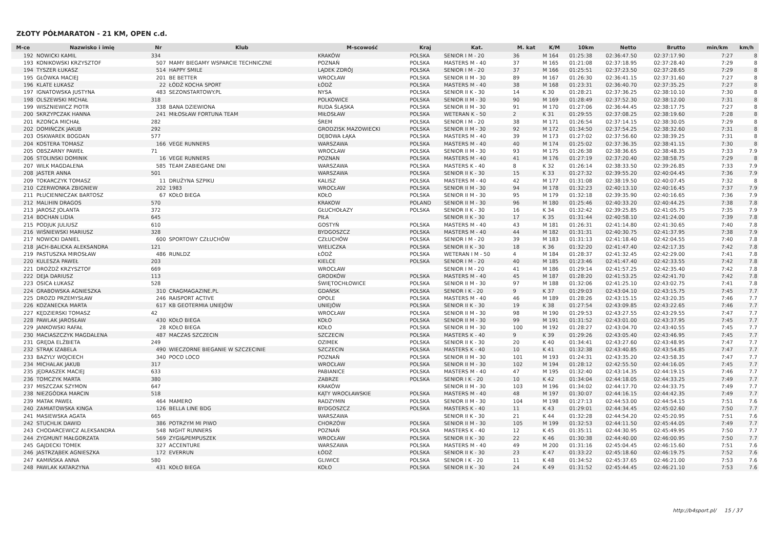ZŁOTY PÓŁMARATON - 21 KM, OPEN c.d.
| M-ce | Nazwisko i imię | Nr | Klub | M-scowość | Kraj | Kat. | M. kat | K/M | 10km | Netto | Brutto | min/km | km/h |
| --- | --- | --- | --- | --- | --- | --- | --- | --- | --- | --- | --- | --- | --- |
| 192 | NOWICKI KAMIL | 334 | | KRAKÓW | POLSKA | SENIOR I M - 20 | 36 | M 164 | 01:25:38 | 02:36:47.50 | 02:37:17.90 | 7:27 | 8 |
| 193 | KONIKOWSKI KRZYSZTOF | 507 | MAMY BIEGAMY WSPARCIE TECHNICZNE | POZNAŃ | POLSKA | MASTERS M - 40 | 37 | M 165 | 01:21:08 | 02:37:18.95 | 02:37:28.40 | 7:29 | 8 |
| 194 | TYSZER ŁUKASZ | 514 | HAPPY SMILE | LĄDEK ZDRÓJ | POLSKA | SENIOR I M - 20 | 37 | M 166 | 01:25:51 | 02:37:23.50 | 02:37:28.65 | 7:29 | 8 |
| 195 | GŁÓWKA MACIEJ | 201 | BE BETTER | WROCŁAW | POLSKA | SENIOR II M - 30 | 89 | M 167 | 01:26:30 | 02:36:41.15 | 02:37:31.60 | 7:27 | 8 |
| 196 | KLATE ŁUKASZ | 22 | ŁÓDŹ KOCHA SPORT | ŁÓDŹ | POLSKA | MASTERS M - 40 | 38 | M 168 | 01:23:31 | 02:36:40.70 | 02:37:35.25 | 7:27 | 8 |
| 197 | IGNATOWSKA JUSTYNA | 483 | SEZONSTARTOWY.PL | NYSA | POLSKA | SENIOR II K - 30 | 14 | K 30 | 01:28:21 | 02:37:36.25 | 02:38:10.10 | 7:30 | 8 |
| 198 | OLSZEWSKI MICHAŁ | 318 | | POLKOWICE | POLSKA | SENIOR II M - 30 | 90 | M 169 | 01:28:49 | 02:37:52.30 | 02:38:12.00 | 7:31 | 8 |
| 199 | WISZNIEWICZ PIOTR | 338 | BANA DZIEWIONA | RUDA ŚLĄSKA | POLSKA | SENIOR II M - 30 | 91 | M 170 | 01:27:06 | 02:36:44.45 | 02:38:17.75 | 7:27 | 8 |
| 200 | SKRZYPCZAK HANNA | 241 | MIŁOSŁAW FORTUNA TEAM | MIŁOSŁAW | POLSKA | WETERAN K - 50 | 2 | K 31 | 01:29:55 | 02:37:08.25 | 02:38:19.60 | 7:28 | 8 |
| 201 | RZOŃCA MICHAŁ | 282 | | ŚREM | POLSKA | SENIOR I M - 20 | 38 | M 171 | 01:26:54 | 02:37:14.15 | 02:38:30.05 | 7:29 | 8 |
| 202 | DOMIŃCZK JAKUB | 292 | | GRODZISK MAZOWIECKI | POLSKA | SENIOR II M - 30 | 92 | M 172 | 01:34:50 | 02:37:54.25 | 02:38:32.60 | 7:31 | 8 |
| 203 | OSKWAREK BOGDAN | 577 | | DĘBOWA ŁĄKA | POLSKA | MASTERS M - 40 | 39 | M 173 | 01:27:02 | 02:37:56.60 | 02:38:39.25 | 7:31 | 8 |
| 204 | KOSTERA TOMASZ | 166 | VEGE RUNNERS | WARSZAWA | POLSKA | MASTERS M - 40 | 40 | M 174 | 01:25:02 | 02:37:36.35 | 02:38:41.15 | 7:30 | 8 |
| 205 | OBSZARNY PAWEŁ | 71 | | WROCŁAW | POLSKA | SENIOR II M - 30 | 93 | M 175 | 01:26:38 | 02:38:36.65 | 02:38:48.35 | 7:33 | 7.9 |
| 206 | STOLINSKI DOMINIK | 16 | VEGE RUNNERS | POZNAN | POLSKA | MASTERS M - 40 | 41 | M 176 | 01:27:19 | 02:37:20.40 | 02:38:58.75 | 7:29 | 8 |
| 207 | WILK MAGDALENA | 585 | TEAM ZABIEGANE DNI | WARSZAWA | POLSKA | MASTERS K - 40 | 8 | K 32 | 01:26:14 | 02:38:33.50 | 02:39:26.85 | 7:33 | 7.9 |
| 208 | JASTER ANNA | 501 | | WARSZAWA | POLSKA | SENIOR II K - 30 | 15 | K 33 | 01:27:32 | 02:39:55.20 | 02:40:04.45 | 7:36 | 7.9 |
| 209 | TOKARCZYK TOMASZ | 11 | DRUŻYNA SZPIKU | KALISZ | POLSKA | MASTERS M - 40 | 42 | M 177 | 01:31:08 | 02:38:19.50 | 02:40:07.45 | 7:32 | 8 |
| 210 | CZERWONKA ZBIGNIEW | 202 | 1983 | WROCŁAW | POLSKA | SENIOR II M - 30 | 94 | M 178 | 01:32:23 | 02:40:13.10 | 02:40:16.45 | 7:37 | 7.9 |
| 211 | PŁUCIENNICZAK BARTOSZ | 67 | KOŁO BIEGA | KOŁO | POLSKA | SENIOR II M - 30 | 95 | M 179 | 01:32:18 | 02:39:35.90 | 02:40:16.65 | 7:36 | 7.9 |
| 212 | MALIHIN DRAGOS | 570 | | KRAKOW | POLAND | SENIOR II M - 30 | 96 | M 180 | 01:25:46 | 02:40:33.20 | 02:40:44.25 | 7:38 | 7.8 |
| 213 | JAROSZ JOLANTA | 372 | | GŁUCHOŁAZY | POLSKA | SENIOR II K - 30 | 16 | K 34 | 01:32:42 | 02:39:25.85 | 02:41:05.75 | 7:35 | 7.9 |
| 214 | BOCHAN LIDIA | 645 | | PIŁA | | SENIOR II K - 30 | 17 | K 35 | 01:31:44 | 02:40:58.10 | 02:41:24.00 | 7:39 | 7.8 |
| 215 | PODJUK JULIUSZ | 610 | | GOSTYŃ | POLSKA | MASTERS M - 40 | 43 | M 181 | 01:26:31 | 02:41:14.80 | 02:41:30.65 | 7:40 | 7.8 |
| 216 | WIŚNIEWSKI MARIUSZ | 328 | | BYDGOSZCZ | POLSKA | MASTERS M - 40 | 44 | M 182 | 01:31:31 | 02:40:30.75 | 02:41:37.95 | 7:38 | 7.9 |
| 217 | NOWICKI DANIEL | 600 | SPORTOWY CZŁUCHÓW | CZŁUCHÓW | POLSKA | SENIOR I M - 20 | 39 | M 183 | 01:31:13 | 02:41:18.40 | 02:42:04.55 | 7:40 | 7.8 |
| 218 | JACH-BALICKA ALEKSANDRA | 121 | | WIELICZKA | POLSKA | SENIOR II K - 30 | 18 | K 36 | 01:32:20 | 02:41:47.40 | 02:42:17.35 | 7:42 | 7.8 |
| 219 | PASTUSZKA MIROSŁAW | 486 | RUNLDZ | ŁÓDŹ | POLSKA | WETERAN I M - 50 | 4 | M 184 | 01:28:37 | 02:41:32.45 | 02:42:29.00 | 7:41 | 7.8 |
| 220 | KULESZA PAWEŁ | 203 | | KIELCE | POLSKA | SENIOR I M - 20 | 40 | M 185 | 01:23:46 | 02:41:47.40 | 02:42:33.55 | 7:42 | 7.8 |
| 221 | DROŻDŻ KRZYSZTOF | 669 | | WROCŁAW | | SENIOR I M - 20 | 41 | M 186 | 01:29:14 | 02:41:57.25 | 02:42:35.40 | 7:42 | 7.8 |
| 222 | DEJA DARIUSZ | 113 | | GRODKÓW | POLSKA | MASTERS M - 40 | 45 | M 187 | 01:28:20 | 02:41:53.25 | 02:42:41.70 | 7:42 | 7.8 |
| 223 | OSICA ŁUKASZ | 528 | | ŚWIĘTOCHŁOWICE | POLSKA | SENIOR II M - 30 | 97 | M 188 | 01:32:06 | 02:41:25.10 | 02:43:02.75 | 7:41 | 7.8 |
| 224 | GRABOWSKA AGNIESZKA | 310 | CRAGMAGAZINE.PL | GDAŃSK | POLSKA | SENIOR I K - 20 | 9 | K 37 | 01:29:03 | 02:43:04.10 | 02:43:15.75 | 7:45 | 7.7 |
| 225 | DROZD PRZEMYSŁAW | 246 | RAISPORT ACTIVE | OPOLE | POLSKA | MASTERS M - 40 | 46 | M 189 | 01:28:26 | 02:43:15.15 | 02:43:20.35 | 7:46 | 7.7 |
| 226 | KOZANECKA MARTA | 617 | KB GEOTERMIA UNIEJÓW | UNIEJÓW | POLSKA | SENIOR II K - 30 | 19 | K 38 | 01:27:54 | 02:43:09.85 | 02:43:22.65 | 7:46 | 7.7 |
| 227 | KĘDZIERSKI TOMASZ | 42 | | WROCŁAW | POLSKA | SENIOR II M - 30 | 98 | M 190 | 01:29:53 | 02:43:27.55 | 02:43:29.55 | 7:47 | 7.7 |
| 228 | PAWLAK JAROSŁAW | 430 | KOŁO BIEGA | KOŁO | POLSKA | SENIOR II M - 30 | 99 | M 191 | 01:31:52 | 02:43:01.00 | 02:43:37.95 | 7:45 | 7.7 |
| 229 | JANKOWSKI RAFAŁ | 28 | KOŁO BIEGA | KOŁO | POLSKA | SENIOR II M - 30 | 100 | M 192 | 01:28:27 | 02:43:04.70 | 02:43:40.55 | 7:45 | 7.7 |
| 230 | MACIASZCZYK MAGDALENA | 487 | MACZAS SZCZECIN | SZCZECIN | POLSKA | MASTERS K - 40 | 9 | K 39 | 01:29:26 | 02:43:05.40 | 02:43:46.95 | 7:45 | 7.7 |
| 231 | GRĘDA ELŻBIETA | 249 | | OZIMEK | POLSKA | SENIOR II K - 30 | 20 | K 40 | 01:34:41 | 02:43:27.60 | 02:43:48.95 | 7:47 | 7.7 |
| 232 | STRĄK IZABELA | 490 | WIECZORNE BIEGANIE W SZCZECINIE | SZCZECIN | POLSKA | MASTERS K - 40 | 10 | K 41 | 01:32:38 | 02:43:40.85 | 02:43:54.85 | 7:47 | 7.7 |
| 233 | BAZYLY WOJCIECH | 340 | POCO LOCO | POZNAŃ | POLSKA | SENIOR II M - 30 | 101 | M 193 | 01:24:31 | 02:43:35.20 | 02:43:58.35 | 7:47 | 7.7 |
| 234 | MICHALAK JAKUB | 317 | | WROCŁAW | POLSKA | SENIOR II M - 30 | 102 | M 194 | 01:28:12 | 02:42:55.50 | 02:44:16.05 | 7:45 | 7.7 |
| 235 | JĘDRASZEK MACIEJ | 633 | | PABIANICE | POLSKA | MASTERS M - 40 | 47 | M 195 | 01:32:40 | 02:43:14.35 | 02:44:19.15 | 7:46 | 7.7 |
| 236 | TOMCZYK MARTA | 380 | | ZABRZE | POLSKA | SENIOR I K - 20 | 10 | K 42 | 01:34:04 | 02:44:18.05 | 02:44:33.25 | 7:49 | 7.7 |
| 237 | MISZCZAK SZYMON | 647 | | KRAKÓW | | SENIOR II M - 30 | 103 | M 196 | 01:34:02 | 02:44:17.70 | 02:44:33.75 | 7:49 | 7.7 |
| 238 | NIEZGÓDKA MARCIN | 518 | | KĄTY WROCŁAWSKIE | POLSKA | MASTERS M - 40 | 48 | M 197 | 01:30:07 | 02:44:16.15 | 02:44:42.35 | 7:49 | 7.7 |
| 239 | MATAK PAWEŁ | 464 | MAMERO | RADZYMIN | POLSKA | SENIOR II M - 30 | 104 | M 198 | 01:27:13 | 02:44:53.00 | 02:44:54.15 | 7:51 | 7.6 |
| 240 | ZAMIATOWSKA KINGA | 126 | BELLA LINE BDG | BYDGOSZCZ | POLSKA | MASTERS K - 40 | 11 | K 43 | 01:29:01 | 02:44:34.45 | 02:45:02.60 | 7:50 | 7.7 |
| 241 | MASIEWSKA AGATA | 665 | | WARSZAWA | | SENIOR II K - 30 | 21 | K 44 | 01:32:28 | 02:44:54.20 | 02:45:20.95 | 7:51 | 7.6 |
| 242 | STUCHLIK DAWID | 386 | POTRZYM MI PIWO | CHORZÓW | POLSKA | SENIOR II M - 30 | 105 | M 199 | 01:32:53 | 02:44:11.50 | 02:45:44.05 | 7:49 | 7.7 |
| 243 | CHODARCEWICZ ALEKSANDRA | 548 | NIGHT RUNNERS | POZNAŃ | POLSKA | MASTERS K - 40 | 12 | K 45 | 01:35:11 | 02:44:30.95 | 02:45:49.95 | 7:50 | 7.7 |
| 244 | ZYGMUNT MAŁGORZATA | 569 | ZYGI&PEMPUSZEK | WROCŁAW | POLSKA | SENIOR II K - 30 | 22 | K 46 | 01:30:38 | 02:44:40.00 | 02:46:00.95 | 7:50 | 7.7 |
| 245 | GAJDECKI TOMEK | 327 | ACCENTURE | WARSZAWA | POLSKA | MASTERS M - 40 | 49 | M 200 | 01:31:16 | 02:45:04.45 | 02:46:15.60 | 7:51 | 7.6 |
| 246 | JASTRZĄBEK AGNIESZKA | 172 | EVERRUN | ŁÓDŹ | POLSKA | SENIOR II K - 30 | 23 | K 47 | 01:33:22 | 02:45:18.60 | 02:46:19.75 | 7:52 | 7.6 |
| 247 | KAMIŃSKA ANNA | 580 | | GLIWICE | POLSKA | SENIOR I K - 20 | 11 | K 48 | 01:34:52 | 02:45:37.65 | 02:46:21.00 | 7:53 | 7.6 |
| 248 | PAWLAK KATARZYNA | 431 | KOŁO BIEGA | KOŁO | POLSKA | SENIOR II K - 30 | 24 | K 49 | 01:31:52 | 02:45:44.45 | 02:46:21.10 | 7:53 | 7.6 |
http://b4sport.pl/ 15 / 37